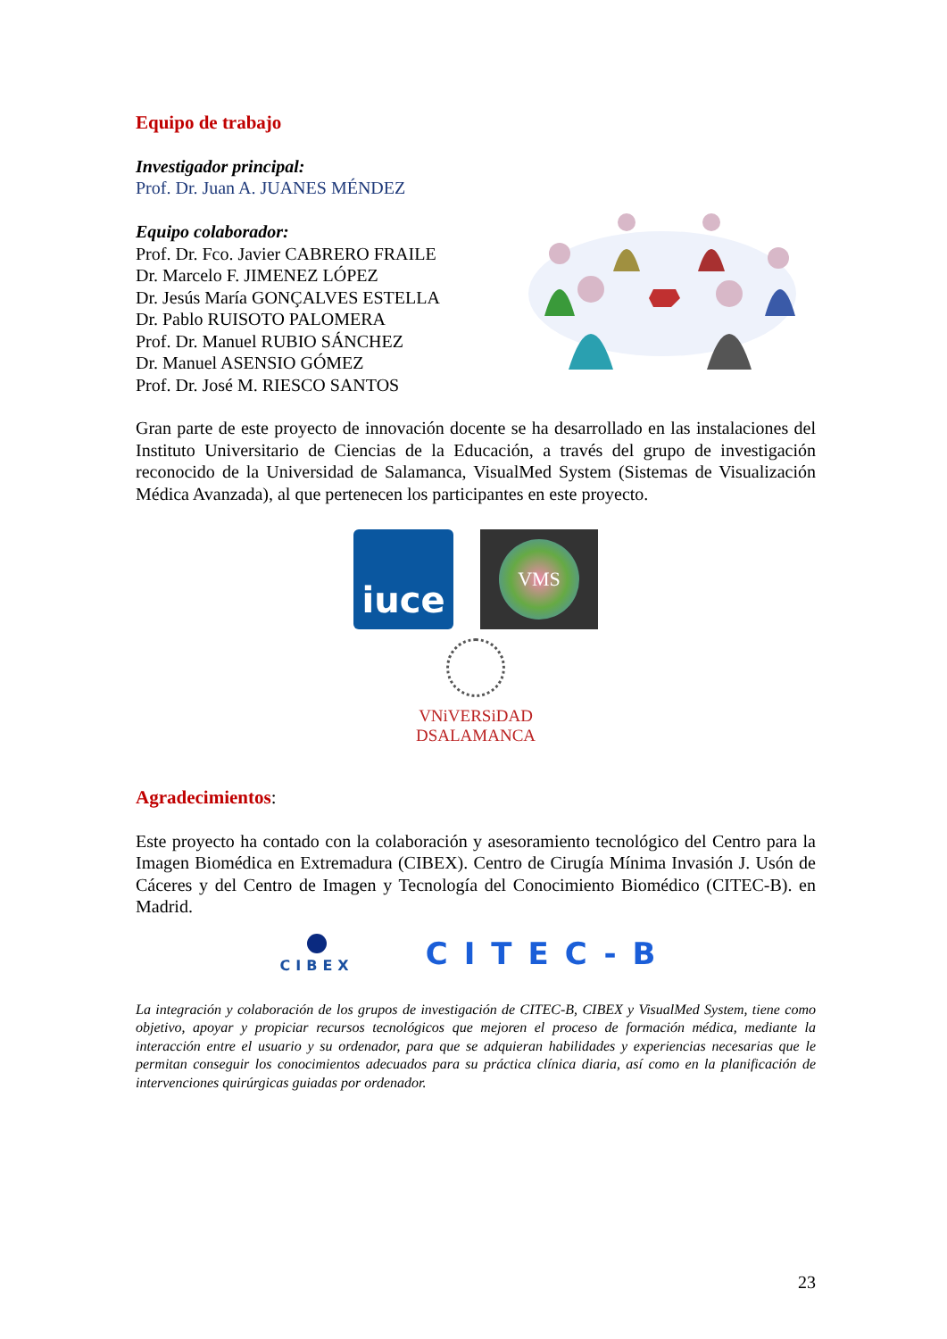Equipo de trabajo
Investigador principal:
Prof. Dr. Juan A. JUANES MÉNDEZ
Equipo colaborador:
Prof. Dr. Fco. Javier CABRERO FRAILE
Dr. Marcelo F. JIMENEZ LÓPEZ
Dr. Jesús María GONÇALVES ESTELLA
Dr. Pablo RUISOTO PALOMERA
Prof. Dr. Manuel RUBIO SÁNCHEZ
Dr. Manuel ASENSIO GÓMEZ
Prof. Dr. José M. RIESCO SANTOS
Gran parte de este proyecto de innovación docente se ha desarrollado en las instalaciones del Instituto Universitario de Ciencias de la Educación, a través del grupo de investigación reconocido de la Universidad de Salamanca, VisualMed System (Sistemas de Visualización Médica Avanzada), al que pertenecen los participantes en este proyecto.
iuce
VMS
VNiVERSiDAD
DSALAMANCA
Agradecimientos:
Este proyecto ha contado con la colaboración y asesoramiento tecnológico del Centro para la Imagen Biomédica en Extremadura (CIBEX). Centro de Cirugía Mínima Invasión J. Usón de Cáceres y del Centro de Imagen y Tecnología del Conocimiento Biomédico (CITEC-B). en Madrid.
CIBEX
CITEC-B
La integración y colaboración de los grupos de investigación de CITEC-B, CIBEX y VisualMed System, tiene como objetivo, apoyar y propiciar recursos tecnológicos que mejoren el proceso de formación médica, mediante la interacción entre el usuario y su ordenador, para que se adquieran habilidades y experiencias necesarias que le permitan conseguir los conocimientos adecuados para su práctica clínica diaria, así como en la planificación de intervenciones quirúrgicas guiadas por ordenador.
23